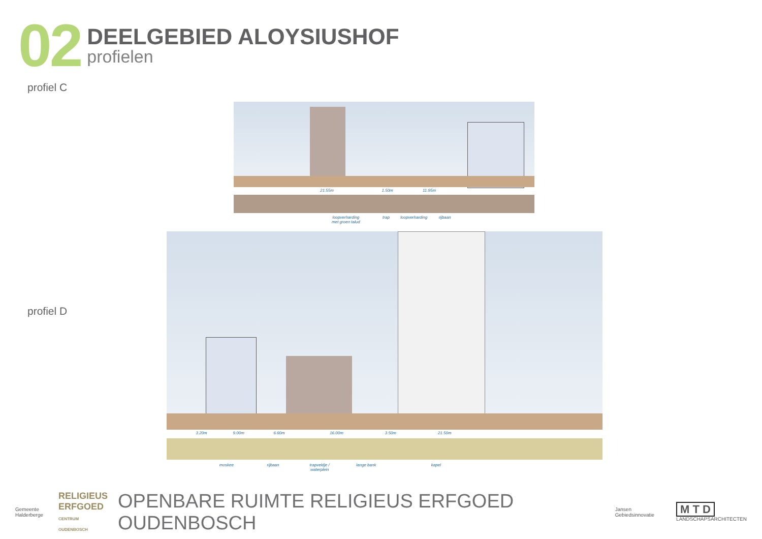02
DEELGEBIED ALOYSIUSHOF
profielen
profiel C
21.55m 1.50m 11.95m
loopverharding
met groen talud trap loopverharding rijbaan
profiel D
3.20m 9.00m 6.60m 16.00m 3.50m 21.50m
moskee rijbaan trapveldje /
waterplein lange bank kapel
Gemeente
Halderberge
RELIGIEUS
ERFGOED
CENTRUM OUDENBOSCH
OPENBARE RUIMTE RELIGIEUS ERFGOED OUDENBOSCH
Jansen Gebiedsinnovatie
M T D
LANDSCHAPSARCHITECTEN